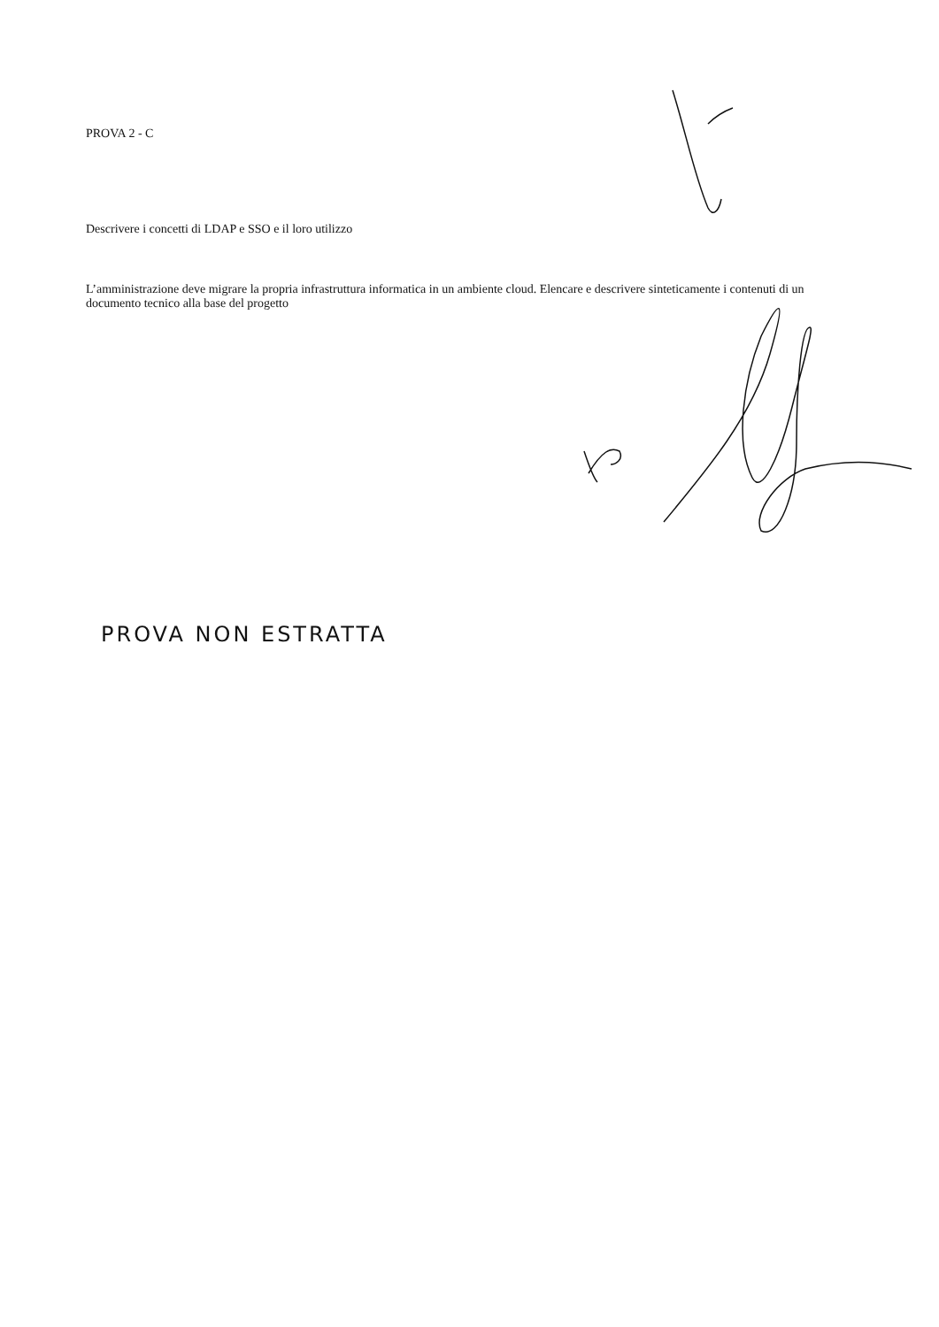PROVA 2 - C
Descrivere i concetti di LDAP e SSO e il loro utilizzo
L’amministrazione deve migrare la propria infrastruttura informatica in un ambiente cloud. Elencare e descrivere sinteticamente i contenuti di un documento tecnico alla base del progetto
PROVA NON ESTRATTA